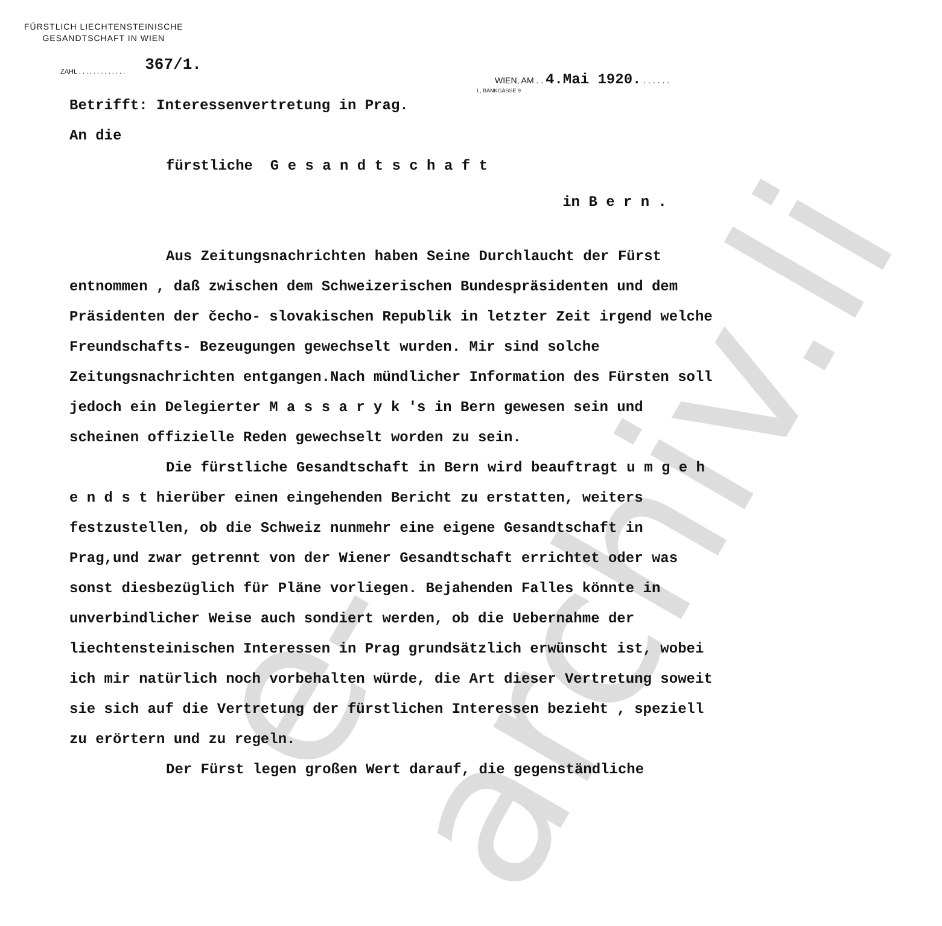e-archiv.li
FÜRSTLICH LIECHTENSTEINISCHE
GESANDTSCHAFT IN WIEN
ZAHL . . . . . . . . . . . . . 367/1.
WIEN, AM . . 4.Mai 1920. . . . . . .
I., BANKGASSE 9
Betrifft: Interessenvertretung in Prag.
An die
fürstliche G e s a n d t s c h a f t
in B e r n .
Aus Zeitungsnachrichten haben Seine Durchlaucht der Fürst entnommen , daß zwischen dem Schweizerischen Bundespräsidenten und dem Präsidenten der čecho- slovakischen Republik in letzter Zeit irgend welche Freundschafts- Bezeugungen gewechselt wurden. Mir sind solche Zeitungsnachrichten entgangen.Nach mündlicher Information des Fürsten soll jedoch ein Delegierter M a s s a r y k 's in Bern gewesen sein und scheinen offizielle Reden gewechselt worden zu sein.
Die fürstliche Gesandtschaft in Bern wird beauftragt u m g e h e n d s t hierüber einen eingehenden Bericht zu erstatten, weiters festzustellen, ob die Schweiz nunmehr eine eigene Gesandtschaft in Prag,und zwar getrennt von der Wiener Gesandtschaft errichtet oder was sonst diesbezüglich für Pläne vorliegen. Bejahenden Falles könnte in unverbindlicher Weise auch sondiert werden, ob die Uebernahme der liechtensteinischen Interessen in Prag grundsätzlich erwünscht ist, wobei ich mir natürlich noch vorbehalten würde, die Art dieser Vertretung soweit sie sich auf die Vertretung der fürstlichen Interessen bezieht , speziell zu erörtern und zu regeln.
Der Fürst legen großen Wert darauf, die gegenständliche